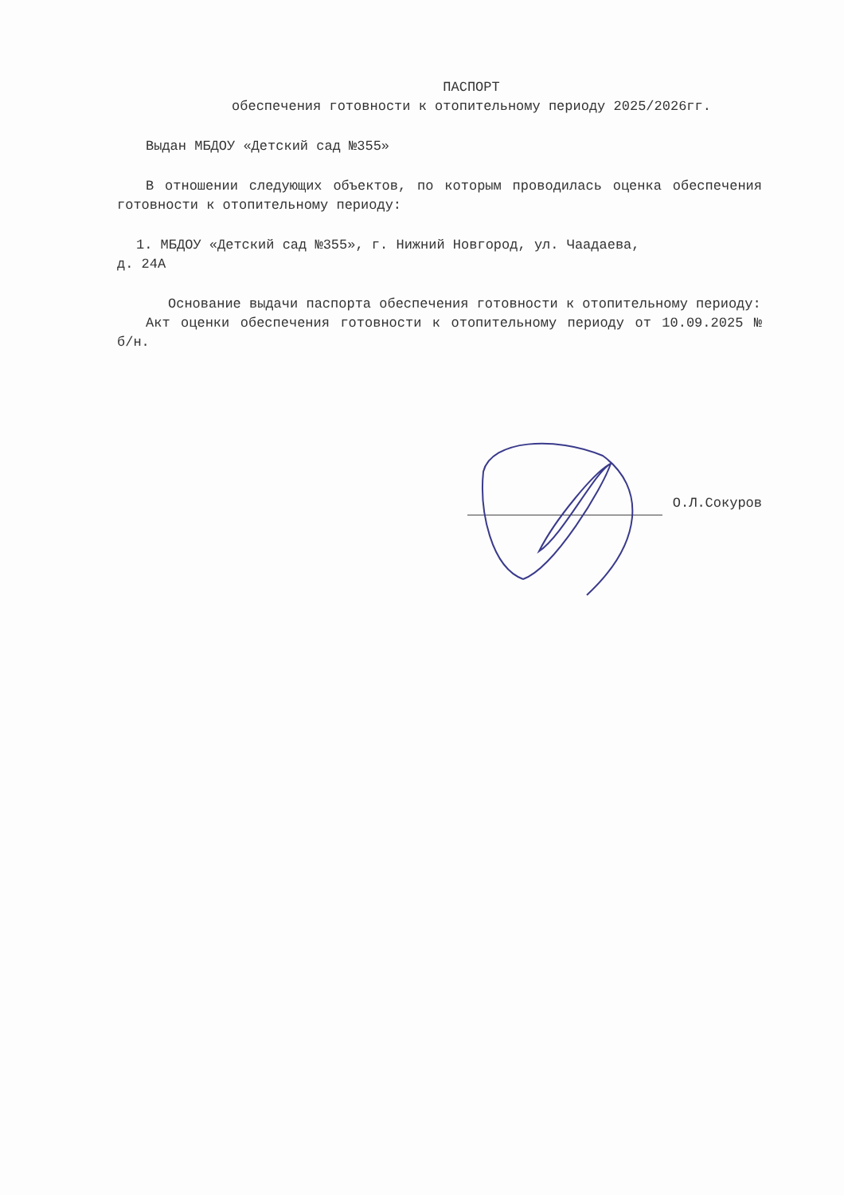ПАСПОРТ
обеспечения готовности к отопительному периоду 2025/2026гг.
Выдан МБДОУ «Детский сад №355»
В отношении следующих объектов, по которым проводилась оценка обеспечения готовности к отопительному периоду:
1. МБДОУ «Детский сад №355», г. Нижний Новгород, ул. Чаадаева,
д. 24А
Основание выдачи паспорта обеспечения готовности к отопительному периоду:
Акт оценки обеспечения готовности к отопительному периоду от 10.09.2025 № б/н.
О.Л.Сокуров